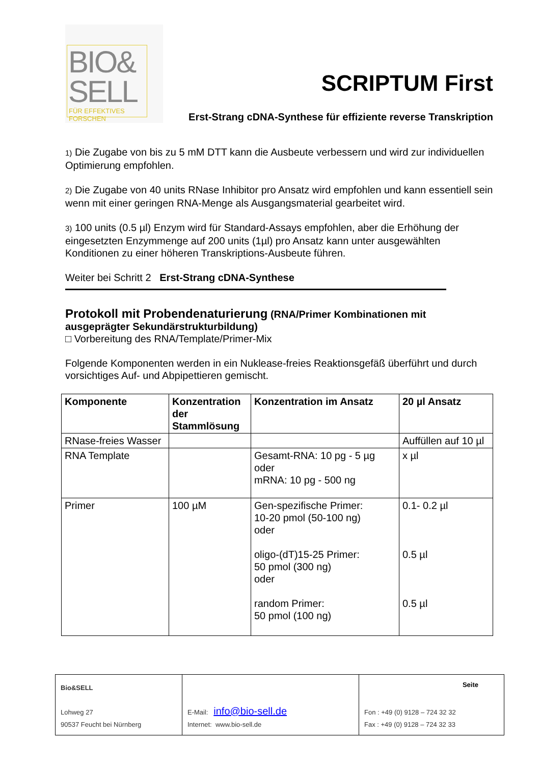BIO&
SELL
FÜR EFFEKTIVES FORSCHEN
SCRIPTUM First
Erst-Strang cDNA-Synthese für effiziente reverse Transkription
1) Die Zugabe von bis zu 5 mM DTT kann die Ausbeute verbessern und wird zur individuellen Optimierung empfohlen.
2) Die Zugabe von 40 units RNase Inhibitor pro Ansatz wird empfohlen und kann essentiell sein wenn mit einer geringen RNA-Menge als Ausgangsmaterial gearbeitet wird.
3) 100 units (0.5 µl) Enzym wird für Standard-Assays empfohlen, aber die Erhöhung der eingesetzten Enzymmenge auf 200 units (1µl) pro Ansatz kann unter ausgewählten Konditionen zu einer höheren Transkriptions-Ausbeute führen.
Weiter bei Schritt 2 Erst-Strang cDNA-Synthese
Protokoll mit Probendenaturierung (RNA/Primer Kombinationen mit ausgeprägter Sekundärstrukturbildung)
□ Vorbereitung des RNA/Template/Primer-Mix
Folgende Komponenten werden in ein Nuklease-freies Reaktionsgefäß überführt und durch vorsichtiges Auf- und Abpipettieren gemischt.
| Komponente | Konzentration der Stammlösung | Konzentration im Ansatz | 20 µl Ansatz |
| --- | --- | --- | --- |
| RNase-freies Wasser | | | Auffüllen auf 10 µl |
| RNA Template | | Gesamt-RNA: 10 pg - 5 µg oder mRNA: 10 pg - 500 ng | x µl |
| Primer | 100 µM | Gen-spezifische Primer: 10-20 pmol (50-100 ng) oder oligo-(dT)15-25 Primer: 50 pmol (300 ng) oder random Primer: 50 pmol (100 ng) | 0.1- 0.2 µl 0.5 µl 0.5 µl |
| Bio&SELL Lohweg 27 90537 Feucht bei Nürnberg | E-Mail: info@bio-sell.de Internet: www.bio-sell.de | Seite Fon : +49 (0) 9128 – 724 32 32 Fax : +49 (0) 9128 – 724 32 33 |